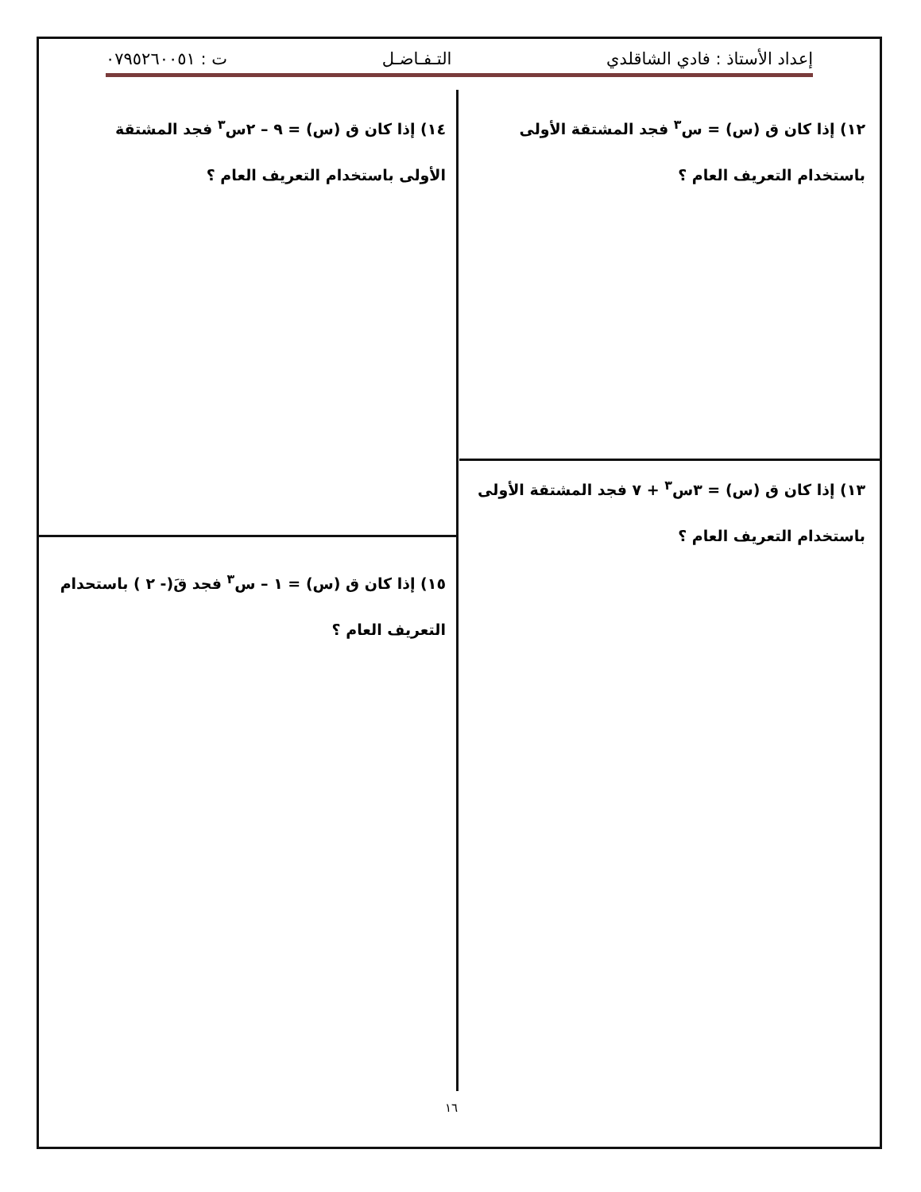إعداد الأستاذ : فادي الشاقلدي التـفـاضـل ت : ٠٧٩٥٢٦٠٠٥١
١٢) إذا كان ق (س) = س<sup>٣</sup> فجد المشتقة الأولى باستخدام التعريف العام ؟
١٤) إذا كان ق (س) = ٩ – ٢س<sup>٣</sup> فجد المشتقة الأولى باستخدام التعريف العام ؟
١٣) إذا كان ق (س) = ٣س<sup>٣</sup> + ٧ فجد المشتقة الأولى باستخدام التعريف العام ؟
١٥) إذا كان ق (س) = ١ – س<sup>٣</sup> فجد قَ(- ٢ ) باستحدام التعريف العام ؟
١٦